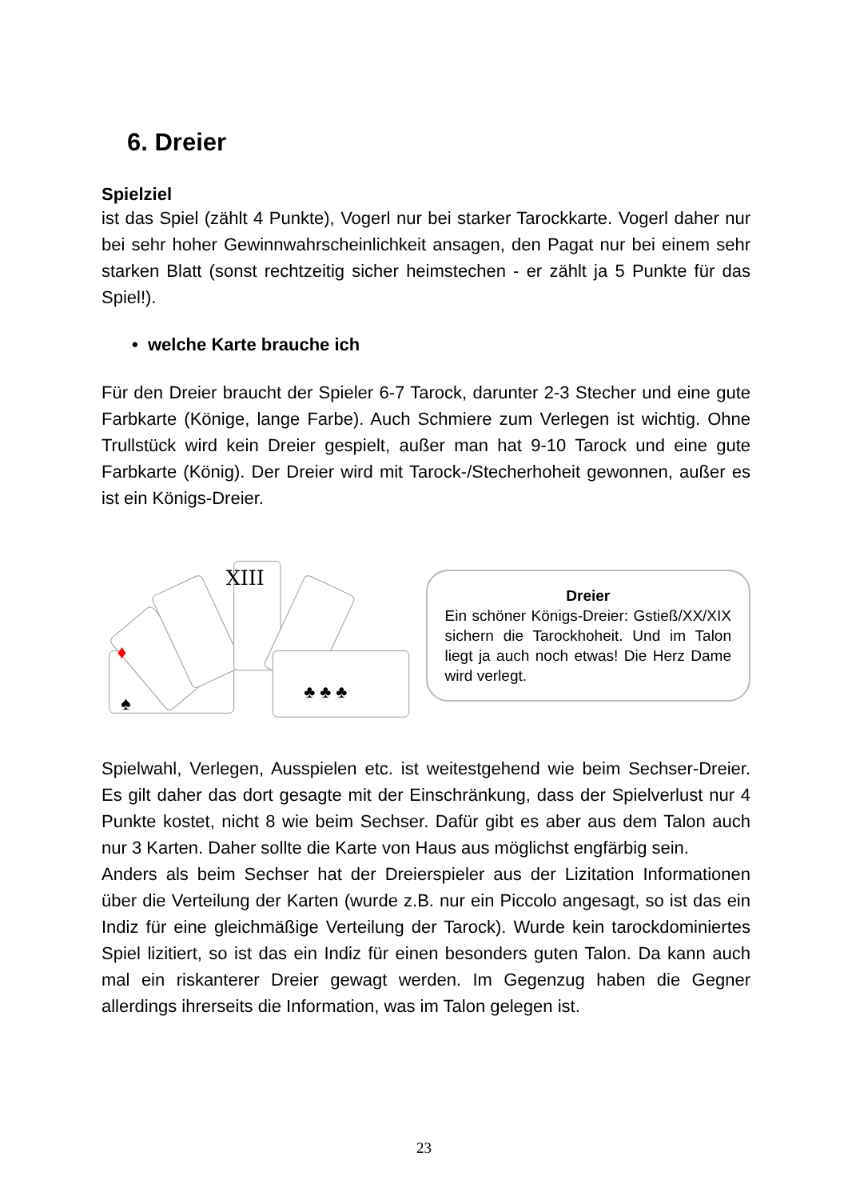6. Dreier
Spielziel
ist das Spiel (zählt 4 Punkte), Vogerl nur bei starker Tarockkarte. Vogerl daher nur bei sehr hoher Gewinnwahrscheinlichkeit ansagen, den Pagat nur bei einem sehr starken Blatt (sonst rechtzeitig sicher heimstechen - er zählt ja 5 Punkte für das Spiel!).
• welche Karte brauche ich
Für den Dreier braucht der Spieler 6-7 Tarock, darunter 2-3 Stecher und eine gute Farbkarte (Könige, lange Farbe). Auch Schmiere zum Verlegen ist wichtig. Ohne Trullstück wird kein Dreier gespielt, außer man hat 9-10 Tarock und eine gute Farbkarte (König). Der Dreier wird mit Tarock-/Stecherhoheit gewonnen, außer es ist ein Königs-Dreier.
XIII
♠
♦
♣ ♣ ♣
Dreier
Ein schöner Königs-Dreier: Gstieß/XX/XIX sichern die Tarockhoheit. Und im Talon liegt ja auch noch etwas! Die Herz Dame wird verlegt.
Spielwahl, Verlegen, Ausspielen etc. ist weitestgehend wie beim Sechser-Dreier. Es gilt daher das dort gesagte mit der Einschränkung, dass der Spielverlust nur 4 Punkte kostet, nicht 8 wie beim Sechser. Dafür gibt es aber aus dem Talon auch nur 3 Karten. Daher sollte die Karte von Haus aus möglichst engfärbig sein.
Anders als beim Sechser hat der Dreierspieler aus der Lizitation Informationen über die Verteilung der Karten (wurde z.B. nur ein Piccolo angesagt, so ist das ein Indiz für eine gleichmäßige Verteilung der Tarock). Wurde kein tarockdominiertes Spiel lizitiert, so ist das ein Indiz für einen besonders guten Talon. Da kann auch mal ein riskanterer Dreier gewagt werden. Im Gegenzug haben die Gegner allerdings ihrerseits die Information, was im Talon gelegen ist.
23